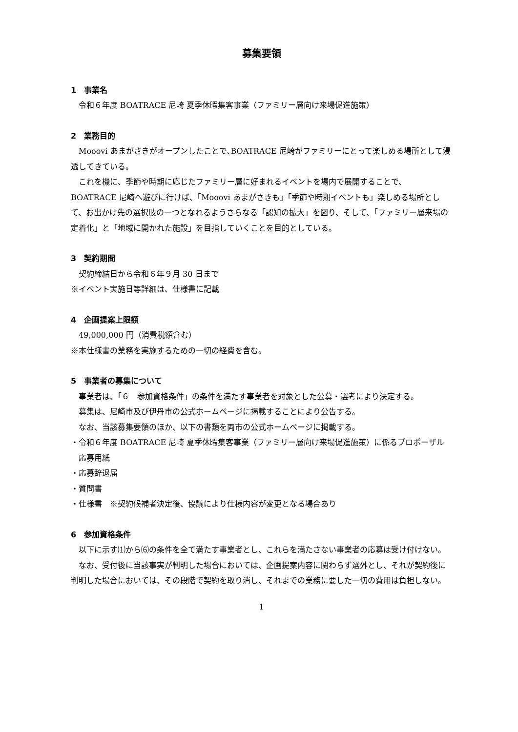募集要領
1　事業名
令和６年度 BOATRACE 尼崎 夏季休暇集客事業（ファミリー層向け来場促進施策）
2　業務目的
Mooovi あまがさきがオープンしたことで､BOATRACE 尼崎がファミリーにとって楽しめる場所として浸透してきている。
これを機に、季節や時期に応じたファミリー層に好まれるイベントを場内で展開することで、BOATRACE 尼崎へ遊びに行けば、「Mooovi あまがさきも」「季節や時期イベントも」楽しめる場所として、お出かけ先の選択肢の一つとなれるようさらなる「認知の拡大」を図り、そして、「ファミリー層来場の定着化」と「地域に開かれた施設」を目指していくことを目的としている。
3　契約期間
契約締結日から令和６年９月 30 日まで
※イベント実施日等詳細は、仕様書に記載
4　企画提案上限額
49,000,000 円（消費税額含む）
※本仕様書の業務を実施するための一切の経費を含む。
5　事業者の募集について
事業者は、「６　参加資格条件」の条件を満たす事業者を対象とした公募・選考により決定する。
募集は、尼崎市及び伊丹市の公式ホームページに掲載することにより公告する。
なお、当該募集要領のほか、以下の書類を両市の公式ホームページに掲載する。
・令和６年度 BOATRACE 尼崎 夏季休暇集客事業（ファミリー層向け来場促進施策）に係るプロポーザル応募用紙
・応募辞退届
・質問書
・仕様書　※契約候補者決定後、協議により仕様内容が変更となる場合あり
6　参加資格条件
以下に示す⑴から⑹の条件を全て満たす事業者とし、これらを満たさない事業者の応募は受け付けない。
なお、受付後に当該事実が判明した場合においては、企画提案内容に関わらず選外とし、それが契約後に判明した場合においては、その段階で契約を取り消し、それまでの業務に要した一切の費用は負担しない。
1